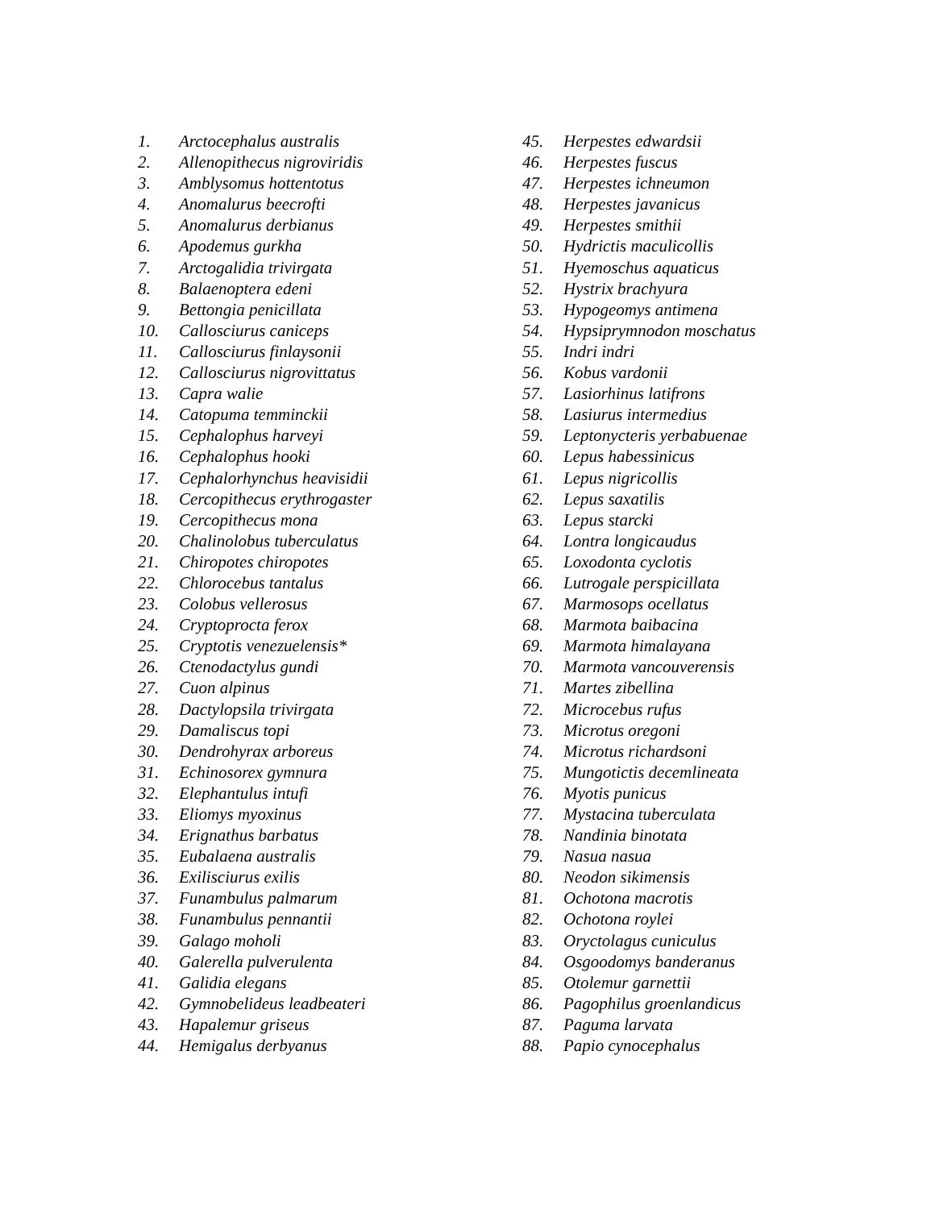1. Arctocephalus australis
2. Allenopithecus nigroviridis
3. Amblysomus hottentotus
4. Anomalurus beecrofti
5. Anomalurus derbianus
6. Apodemus gurkha
7. Arctogalidia trivirgata
8. Balaenoptera edeni
9. Bettongia penicillata
10. Callosciurus caniceps
11. Callosciurus finlaysonii
12. Callosciurus nigrovittatus
13. Capra walie
14. Catopuma temminckii
15. Cephalophus harveyi
16. Cephalophus hooki
17. Cephalorhynchus heavisidii
18. Cercopithecus erythrogaster
19. Cercopithecus mona
20. Chalinolobus tuberculatus
21. Chiropotes chiropotes
22. Chlorocebus tantalus
23. Colobus vellerosus
24. Cryptoprocta ferox
25. Cryptotis venezuelensis*
26. Ctenodactylus gundi
27. Cuon alpinus
28. Dactylopsila trivirgata
29. Damaliscus topi
30. Dendrohyrax arboreus
31. Echinosorex gymnura
32. Elephantulus intufi
33. Eliomys myoxinus
34. Erignathus barbatus
35. Eubalaena australis
36. Exilisciurus exilis
37. Funambulus palmarum
38. Funambulus pennantii
39. Galago moholi
40. Galerella pulverulenta
41. Galidia elegans
42. Gymnobelideus leadbeateri
43. Hapalemur griseus
44. Hemigalus derbyanus
45. Herpestes edwardsii
46. Herpestes fuscus
47. Herpestes ichneumon
48. Herpestes javanicus
49. Herpestes smithii
50. Hydrictis maculicollis
51. Hyemoschus aquaticus
52. Hystrix brachyura
53. Hypogeomys antimena
54. Hypsiprymnodon moschatus
55. Indri indri
56. Kobus vardonii
57. Lasiorhinus latifrons
58. Lasiurus intermedius
59. Leptonycteris yerbabuenae
60. Lepus habessinicus
61. Lepus nigricollis
62. Lepus saxatilis
63. Lepus starcki
64. Lontra longicaudus
65. Loxodonta cyclotis
66. Lutrogale perspicillata
67. Marmosops ocellatus
68. Marmota baibacina
69. Marmota himalayana
70. Marmota vancouverensis
71. Martes zibellina
72. Microcebus rufus
73. Microtus oregoni
74. Microtus richardsoni
75. Mungotictis decemlineata
76. Myotis punicus
77. Mystacina tuberculata
78. Nandinia binotata
79. Nasua nasua
80. Neodon sikimensis
81. Ochotona macrotis
82. Ochotona roylei
83. Oryctolagus cuniculus
84. Osgoodomys banderanus
85. Otolemur garnettii
86. Pagophilus groenlandicus
87. Paguma larvata
88. Papio cynocephalus